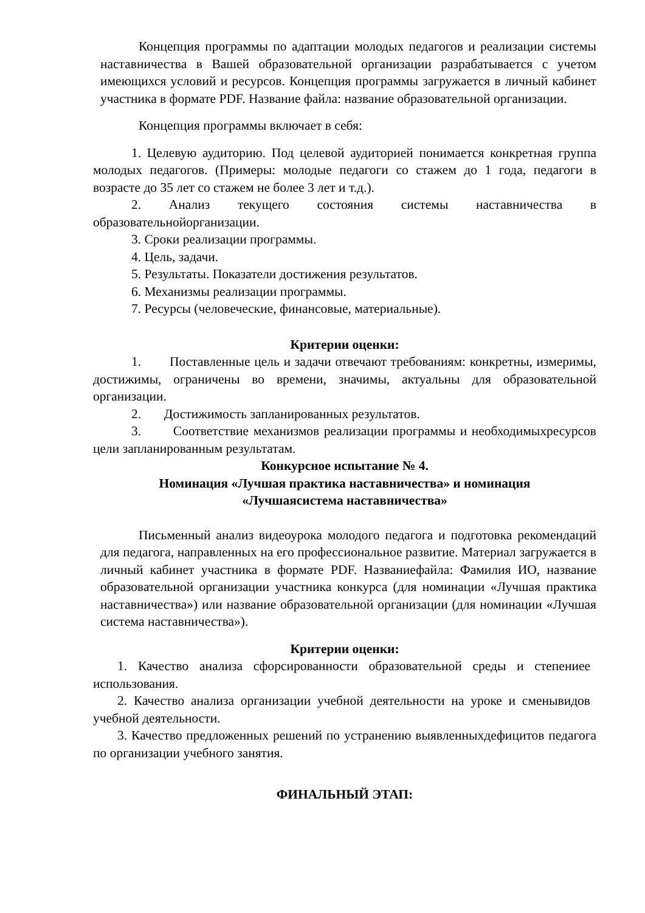Концепция программы по адаптации молодых педагогов и реализации системы наставничества в Вашей образовательной организации разрабатывается с учетом имеющихся условий и ресурсов. Концепция программы загружается в личный кабинет участника в формате PDF. Название файла: название образовательной организации.
Концепция программы включает в себя:
1. Целевую аудиторию. Под целевой аудиторией понимается конкретная группа молодых педагогов. (Примеры: молодые педагоги со стажем до 1 года, педагоги в возрасте до 35 лет со стажем не более 3 лет и т.д.).
2. Анализ текущего состояния системы наставничества в образовательнойорганизации.
3. Сроки реализации программы.
4. Цель, задачи.
5. Результаты. Показатели достижения результатов.
6. Механизмы реализации программы.
7. Ресурсы (человеческие, финансовые, материальные).
Критерии оценки:
1. Поставленные цель и задачи отвечают требованиям: конкретны, измеримы, достижимы, ограничены во времени, значимы, актуальны для образовательной организации.
2. Достижимость запланированных результатов.
3. Соответствие механизмов реализации программы и необходимыхресурсов цели запланированным результатам.
Конкурсное испытание № 4.
Номинация «Лучшая практика наставничества» и номинация
«Лучшаясистема наставничества»
Письменный анализ видеоурока молодого педагога и подготовка рекомендаций для педагога, направленных на его профессиональное развитие. Материал загружается в личный кабинет участника в формате PDF. Названиефайла: Фамилия ИО, название образовательной организации участника конкурса (для номинации «Лучшая практика наставничества») или название образовательной организации (для номинации «Лучшая система наставничества»).
Критерии оценки:
1. Качество анализа сфорсированности образовательной среды и степениее использования.
2. Качество анализа организации учебной деятельности на уроке и сменывидов учебной деятельности.
3. Качество предложенных решений по устранению выявленныхдефицитов педагога по организации учебного занятия.
ФИНАЛЬНЫЙ ЭТАП: